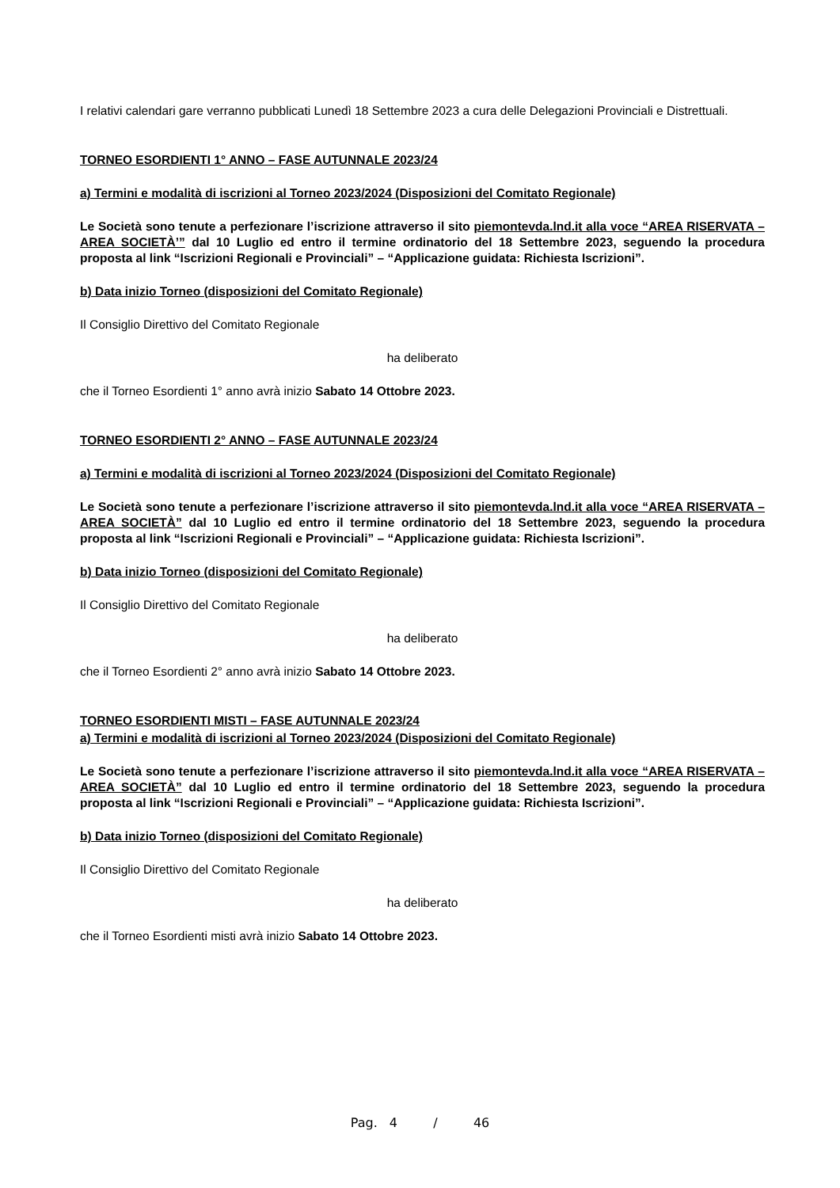I relativi calendari gare verranno pubblicati Lunedì 18 Settembre 2023 a cura delle Delegazioni Provinciali e Distrettuali.
TORNEO ESORDIENTI 1° ANNO – FASE AUTUNNALE 2023/24
a) Termini e modalità di iscrizioni al Torneo 2023/2024 (Disposizioni del Comitato Regionale)
Le Società sono tenute a perfezionare l’iscrizione attraverso il sito piemontevda.lnd.it alla voce “AREA RISERVATA – AREA SOCIETÀ’” dal 10 Luglio ed entro il termine ordinatorio del 18 Settembre 2023, seguendo la procedura proposta al link “Iscrizioni Regionali e Provinciali” – “Applicazione guidata: Richiesta Iscrizioni”.
b) Data inizio Torneo (disposizioni del Comitato Regionale)
Il Consiglio Direttivo del Comitato Regionale
ha deliberato
che il Torneo Esordienti 1° anno avrà inizio Sabato 14 Ottobre 2023.
TORNEO ESORDIENTI 2° ANNO – FASE AUTUNNALE 2023/24
a) Termini e modalità di iscrizioni al Torneo 2023/2024 (Disposizioni del Comitato Regionale)
Le Società sono tenute a perfezionare l’iscrizione attraverso il sito piemontevda.lnd.it alla voce “AREA RISERVATA – AREA SOCIETÀ” dal 10 Luglio ed entro il termine ordinatorio del 18 Settembre 2023, seguendo la procedura proposta al link “Iscrizioni Regionali e Provinciali” – “Applicazione guidata: Richiesta Iscrizioni”.
b) Data inizio Torneo (disposizioni del Comitato Regionale)
Il Consiglio Direttivo del Comitato Regionale
ha deliberato
che il Torneo Esordienti 2° anno avrà inizio Sabato 14 Ottobre 2023.
TORNEO ESORDIENTI MISTI – FASE AUTUNNALE 2023/24
a) Termini e modalità di iscrizioni al Torneo 2023/2024 (Disposizioni del Comitato Regionale)
Le Società sono tenute a perfezionare l’iscrizione attraverso il sito piemontevda.lnd.it alla voce “AREA RISERVATA – AREA SOCIETÀ” dal 10 Luglio ed entro il termine ordinatorio del 18 Settembre 2023, seguendo la procedura proposta al link “Iscrizioni Regionali e Provinciali” – “Applicazione guidata: Richiesta Iscrizioni”.
b) Data inizio Torneo (disposizioni del Comitato Regionale)
Il Consiglio Direttivo del Comitato Regionale
ha deliberato
che il Torneo Esordienti misti avrà inizio Sabato 14 Ottobre 2023.
Pag. 4 / 46